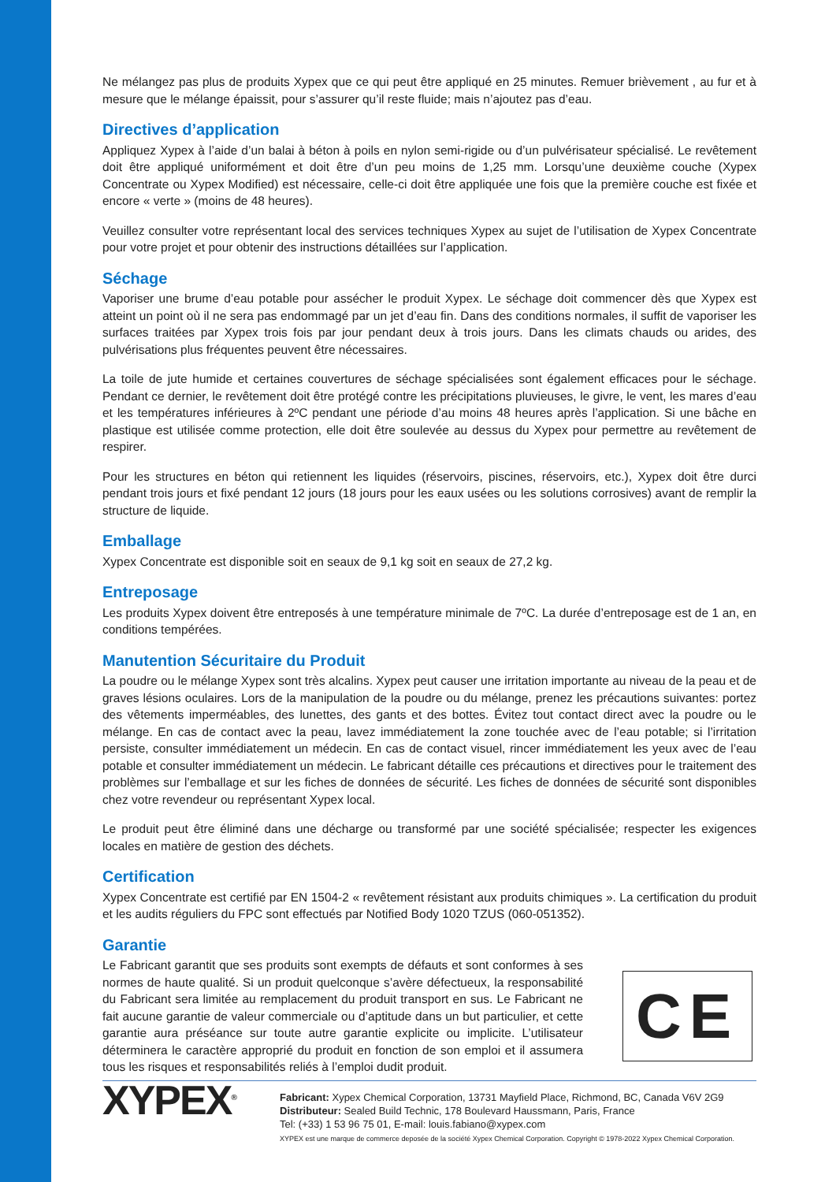Ne mélangez pas plus de produits Xypex que ce qui peut être appliqué en 25 minutes. Remuer brièvement , au fur et à mesure que le mélange épaissit, pour s’assurer qu’il reste fluide; mais n’ajoutez pas d’eau.
Directives d’application
Appliquez Xypex à l’aide d’un balai à béton à poils en nylon semi-rigide ou d’un pulvérisateur spécialisé. Le revêtement doit être appliqué uniformément et doit être d’un peu moins de 1,25 mm. Lorsqu’une deuxième couche (Xypex Concentrate ou Xypex Modified) est nécessaire, celle-ci doit être appliquée une fois que la première couche est fixée et encore « verte » (moins de 48 heures).
Veuillez consulter votre représentant local des services techniques Xypex au sujet de l’utilisation de Xypex Concentrate pour votre projet et pour obtenir des instructions détaillées sur l’application.
Séchage
Vaporiser une brume d’eau potable pour assécher le produit Xypex. Le séchage doit commencer dès que Xypex est atteint un point où il ne sera pas endommagé par un jet d’eau fin. Dans des conditions normales, il suffit de vaporiser les surfaces traitées par Xypex trois fois par jour pendant deux à trois jours. Dans les climats chauds ou arides, des pulvérisations plus fréquentes peuvent être nécessaires.
La toile de jute humide et certaines couvertures de séchage spécialisées sont également efficaces pour le séchage. Pendant ce dernier, le revêtement doit être protégé contre les précipitations pluvieuses, le givre, le vent, les mares d’eau et les températures inférieures à 2ºC pendant une période d’au moins 48 heures après l’application. Si une bâche en plastique est utilisée comme protection, elle doit être soulevée au dessus du Xypex pour permettre au revêtement de respirer.
Pour les structures en béton qui retiennent les liquides (réservoirs, piscines, réservoirs, etc.), Xypex doit être durci pendant trois jours et fixé pendant 12 jours (18 jours pour les eaux usées ou les solutions corrosives) avant de remplir la structure de liquide.
Emballage
Xypex Concentrate est disponible soit en seaux de 9,1 kg soit en seaux de 27,2 kg.
Entreposage
Les produits Xypex doivent être entreposés à une température minimale de 7ºC. La durée d’entreposage est de 1 an, en conditions tempérées.
Manutention Sécuritaire du Produit
La poudre ou le mélange Xypex sont très alcalins. Xypex peut causer une irritation importante au niveau de la peau et de graves lésions oculaires. Lors de la manipulation de la poudre ou du mélange, prenez les précautions suivantes: portez des vêtements imperméables, des lunettes, des gants et des bottes. Évitez tout contact direct avec la poudre ou le mélange. En cas de contact avec la peau, lavez immédiatement la zone touchée avec de l’eau potable; si l’irritation persiste, consulter immédiatement un médecin. En cas de contact visuel, rincer immédiatement les yeux avec de l’eau potable et consulter immédiatement un médecin. Le fabricant détaille ces précautions et directives pour le traitement des problèmes sur l’emballage et sur les fiches de données de sécurité. Les fiches de données de sécurité sont disponibles chez votre revendeur ou représentant Xypex local.
Le produit peut être éliminé dans une décharge ou transformé par une société spécialisée; respecter les exigences locales en matière de gestion des déchets.
Certification
Xypex Concentrate est certifié par EN 1504-2 « revêtement résistant aux produits chimiques ». La certification du produit et les audits réguliers du FPC sont effectués par Notified Body 1020 TZUS (060-051352).
Garantie
Le Fabricant garantit que ses produits sont exempts de défauts et sont conformes à ses normes de haute qualité. Si un produit quelconque s’avère défectueux, la responsabilité du Fabricant sera limitée au remplacement du produit transport en sus. Le Fabricant ne fait aucune garantie de valeur commerciale ou d’aptitude dans un but particulier, et cette garantie aura préséance sur toute autre garantie explicite ou implicite. L’utilisateur déterminera le caractère approprié du produit en fonction de son emploi et il assumera tous les risques et responsabilités reliés à l’emploi dudit produit.
CE
XYPEX<sup>®</sup>
Fabricant: Xypex Chemical Corporation, 13731 Mayfield Place, Richmond, BC, Canada V6V 2G9
Distributeur: Sealed Build Technic, 178 Boulevard Haussmann, Paris, France
Tel: (+33) 1 53 96 75 01, E-mail: louis.fabiano@xypex.com
XYPEX est une marque de commerce deposée de la société Xypex Chemical Corporation. Copyright © 1978-2022 Xypex Chemical Corporation.